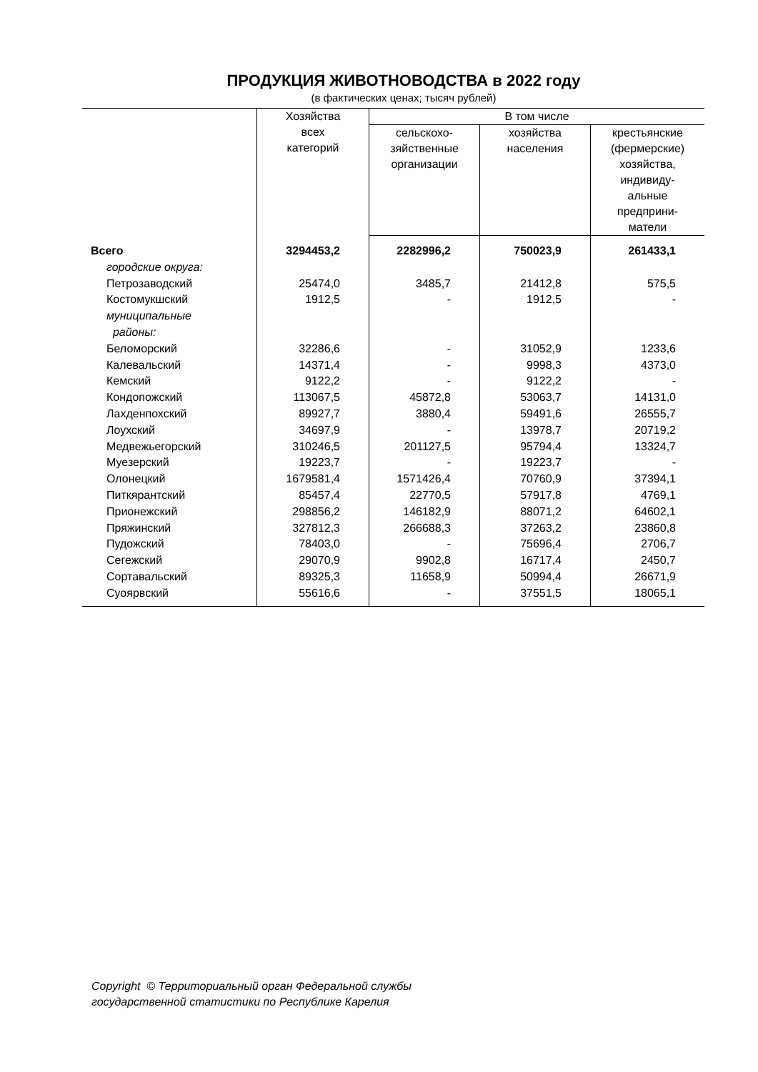ПРОДУКЦИЯ ЖИВОТНОВОДСТВА в 2022 году
(в фактических ценах; тысяч рублей)
| | Хозяйства всех категорий | В том числе | | |
| --- | --- | --- | --- | --- |
| | | сельскохо- зяйственные организации | хозяйства населения | крестьянские (фермерские) хозяйства, индивиду- альные предприни- матели |
| Всего | 3294453,2 | 2282996,2 | 750023,9 | 261433,1 |
| городские округа: | | | | |
| Петрозаводский | 25474,0 | 3485,7 | 21412,8 | 575,5 |
| Костомукшский | 1912,5 | - | 1912,5 | - |
| муниципальные районы: | | | | |
| Беломорский | 32286,6 | - | 31052,9 | 1233,6 |
| Калевальский | 14371,4 | - | 9998,3 | 4373,0 |
| Кемский | 9122,2 | - | 9122,2 | - |
| Кондопожский | 113067,5 | 45872,8 | 53063,7 | 14131,0 |
| Лахденпохский | 89927,7 | 3880,4 | 59491,6 | 26555,7 |
| Лоухский | 34697,9 | - | 13978,7 | 20719,2 |
| Медвежьегорский | 310246,5 | 201127,5 | 95794,4 | 13324,7 |
| Муезерский | 19223,7 | - | 19223,7 | - |
| Олонецкий | 1679581,4 | 1571426,4 | 70760,9 | 37394,1 |
| Питкярантский | 85457,4 | 22770,5 | 57917,8 | 4769,1 |
| Прионежский | 298856,2 | 146182,9 | 88071,2 | 64602,1 |
| Пряжинский | 327812,3 | 266688,3 | 37263,2 | 23860,8 |
| Пудожский | 78403,0 | - | 75696,4 | 2706,7 |
| Сегежский | 29070,9 | 9902,8 | 16717,4 | 2450,7 |
| Сортавальский | 89325,3 | 11658,9 | 50994,4 | 26671,9 |
| Суоярвский | 55616,6 | - | 37551,5 | 18065,1 |
Copyright © Территориальный орган Федеральной службы
государственной статистики по Республике Карелия